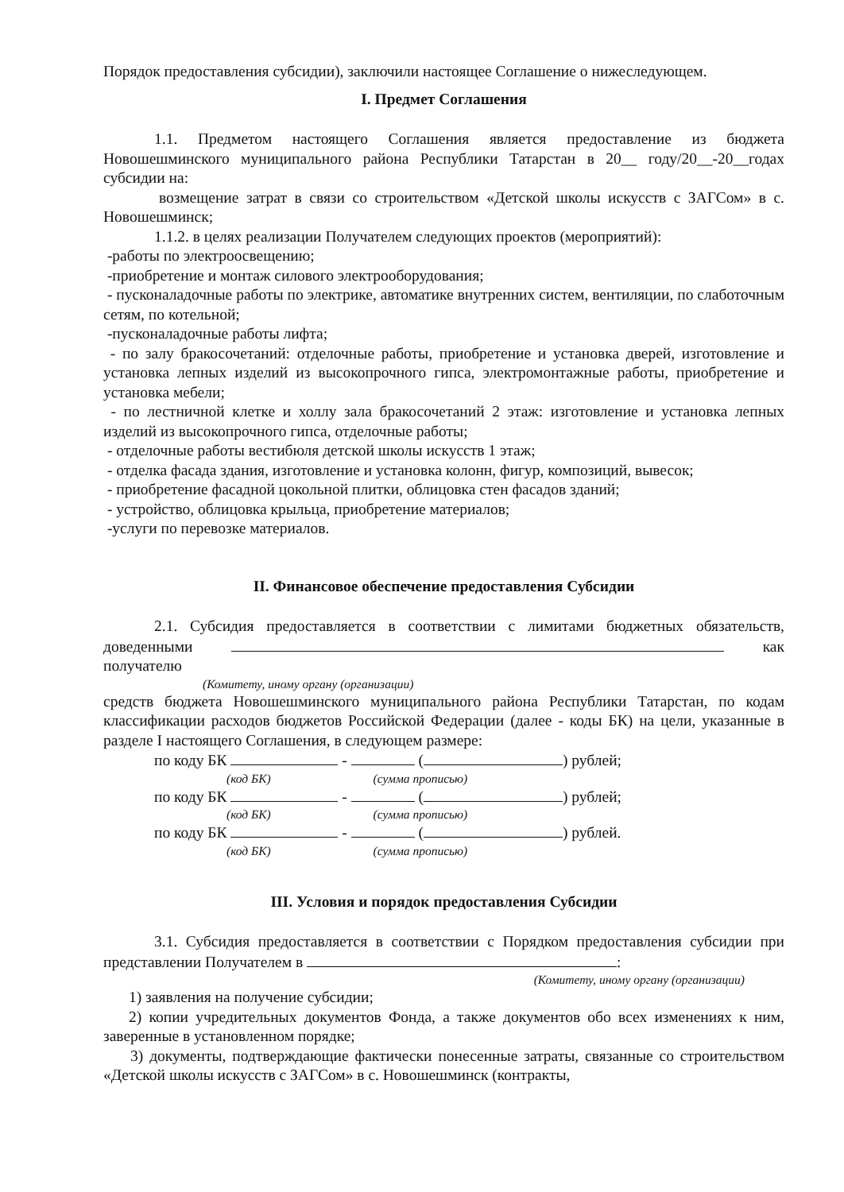Порядок предоставления субсидии), заключили настоящее Соглашение о нижеследующем.
I. Предмет Соглашения
1.1. Предметом настоящего Соглашения является предоставление из бюджета Новошешминского муниципального района Республики Татарстан в 20__ году/20__-20__годах субсидии на:
возмещение затрат в связи со строительством «Детской школы искусств с ЗАГСом» в с. Новошешминск;
1.1.2. в целях реализации Получателем следующих проектов (мероприятий):
-работы по электроосвещению;
-приобретение и монтаж силового электрооборудования;
- пусконаладочные работы по электрике, автоматике внутренних систем, вентиляции, по слаботочным сетям, по котельной;
-пусконаладочные работы лифта;
- по залу бракосочетаний: отделочные работы, приобретение и установка дверей, изготовление и установка лепных изделий из высокопрочного гипса, электромонтажные работы, приобретение и установка мебели;
- по лестничной клетке и холлу зала бракосочетаний 2 этаж: изготовление и установка лепных изделий из высокопрочного гипса, отделочные работы;
- отделочные работы вестибюля детской школы искусств 1 этаж;
- отделка фасада здания, изготовление и установка колонн, фигур, композиций, вывесок;
- приобретение фасадной цокольной плитки, облицовка стен фасадов зданий;
- устройство, облицовка крыльца, приобретение материалов;
-услуги по перевозке материалов.
II. Финансовое обеспечение предоставления Субсидии
2.1. Субсидия предоставляется в соответствии с лимитами бюджетных обязательств, доведенными как получателю
(Комитету, иному органу (организации)
средств бюджета Новошешминского муниципального района Республики Татарстан, по кодам классификации расходов бюджетов Российской Федерации (далее - коды БК) на цели, указанные в разделе I настоящего Соглашения, в следующем размере:
по коду БК - ( ) рублей;
(код БК) (сумма прописью)
по коду БК - ( ) рублей;
(код БК) (сумма прописью)
по коду БК - ( ) рублей.
(код БК) (сумма прописью)
III. Условия и порядок предоставления Субсидии
3.1. Субсидия предоставляется в соответствии с Порядком предоставления субсидии при представлении Получателем в :
(Комитету, иному органу (организации)
1) заявления на получение субсидии;
2) копии учредительных документов Фонда, а также документов обо всех изменениях к ним, заверенные в установленном порядке;
3) документы, подтверждающие фактически понесенные затраты, связанные со строительством «Детской школы искусств с ЗАГСом» в с. Новошешминск (контракты,